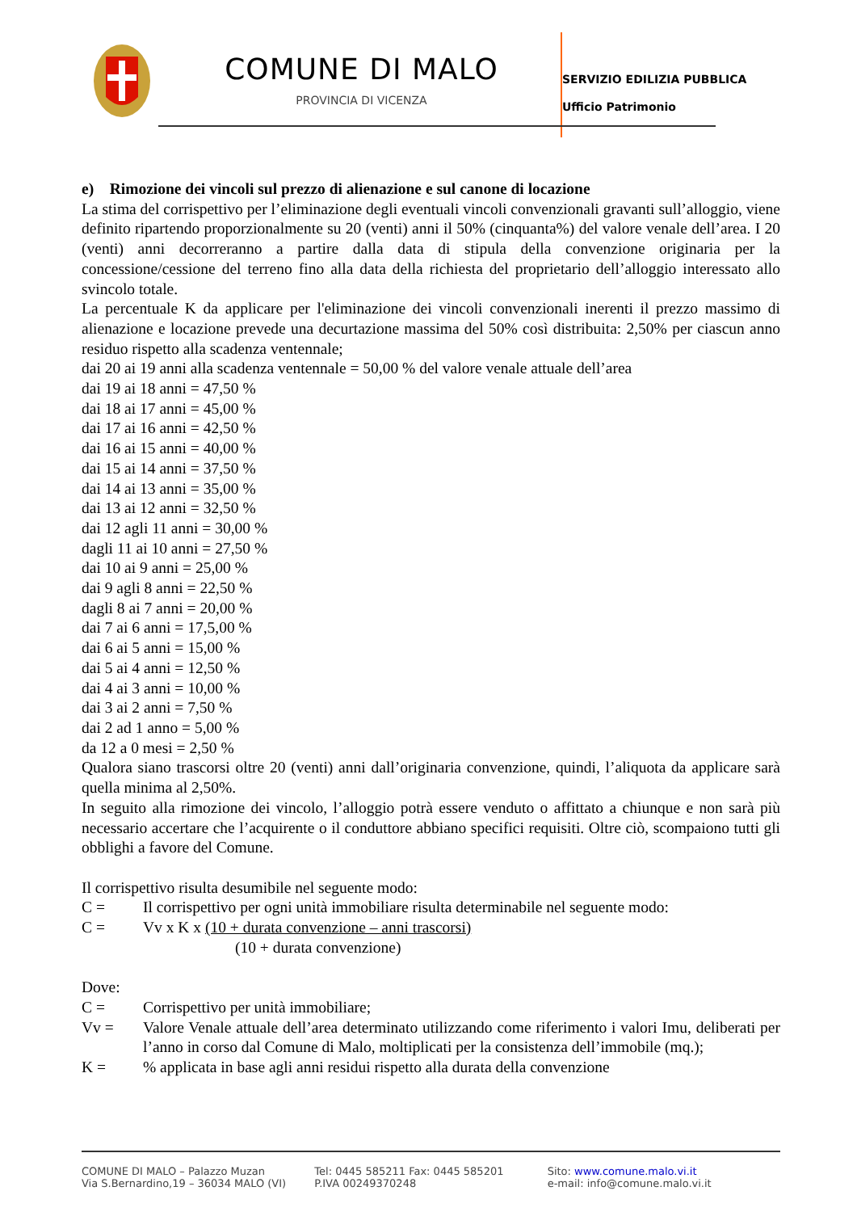COMUNE DI MALO
PROVINCIA DI VICENZA
SERVIZIO EDILIZIA PUBBLICA
Ufficio Patrimonio
e) Rimozione dei vincoli sul prezzo di alienazione e sul canone di locazione
La stima del corrispettivo per l’eliminazione degli eventuali vincoli convenzionali gravanti sull’alloggio, viene definito ripartendo proporzionalmente su 20 (venti) anni il 50% (cinquanta%) del valore venale dell’area. I 20 (venti) anni decorreranno a partire dalla data di stipula della convenzione originaria per la concessione/cessione del terreno fino alla data della richiesta del proprietario dell’alloggio interessato allo svincolo totale.
La percentuale K da applicare per l'eliminazione dei vincoli convenzionali inerenti il prezzo massimo di alienazione e locazione prevede una decurtazione massima del 50% così distribuita: 2,50% per ciascun anno residuo rispetto alla scadenza ventennale;
dai 20 ai 19 anni alla scadenza ventennale = 50,00 % del valore venale attuale dell’area
dai 19 ai 18 anni = 47,50 %
dai 18 ai 17 anni = 45,00 %
dai 17 ai 16 anni = 42,50 %
dai 16 ai 15 anni = 40,00 %
dai 15 ai 14 anni = 37,50 %
dai 14 ai 13 anni = 35,00 %
dai 13 ai 12 anni = 32,50 %
dai 12 agli 11 anni = 30,00 %
dagli 11 ai 10 anni = 27,50 %
dai 10 ai 9 anni = 25,00 %
dai 9 agli 8 anni = 22,50 %
dagli 8 ai 7 anni = 20,00 %
dai 7 ai 6 anni = 17,5,00 %
dai 6 ai 5 anni = 15,00 %
dai 5 ai 4 anni = 12,50 %
dai 4 ai 3 anni = 10,00 %
dai 3 ai 2 anni = 7,50 %
dai 2 ad 1 anno = 5,00 %
da 12 a 0 mesi = 2,50 %
Qualora siano trascorsi oltre 20 (venti) anni dall’originaria convenzione, quindi, l’aliquota da applicare sarà quella minima al 2,50%.
In seguito alla rimozione dei vincolo, l’alloggio potrà essere venduto o affittato a chiunque e non sarà più necessario accertare che l’acquirente o il conduttore abbiano specifici requisiti. Oltre ciò, scompaiono tutti gli obblighi a favore del Comune.
Il corrispettivo risulta desumibile nel seguente modo:
C = Il corrispettivo per ogni unità immobiliare risulta determinabile nel seguente modo:
C = Vv x K x (10 + durata convenzione – anni trascorsi)
(10 + durata convenzione)
Dove:
C = Corrispettivo per unità immobiliare;
Vv = Valore Venale attuale dell’area determinato utilizzando come riferimento i valori Imu, deliberati per l’anno in corso dal Comune di Malo, moltiplicati per la consistenza dell’immobile (mq.);
K =% applicata in base agli anni residui rispetto alla durata della convenzione
COMUNE DI MALO – Palazzo Muzan
Via S.Bernardino,19 – 36034 MALO (VI)
Tel: 0445 585211 Fax: 0445 585201
P.IVA 00249370248
Sito: www.comune.malo.vi.it
e-mail: info@comune.malo.vi.it